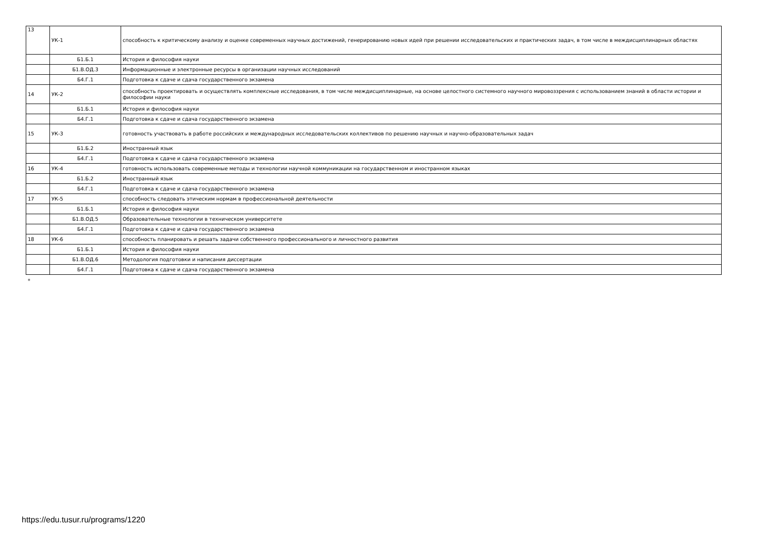| 13 | УК-1 | способность к критическому анализу и оценке современных научных достижений, генерированию новых идей при решении исследовательских и практических задач, в том числе в междисциплинарных областях |
| | Б1.Б.1 | История и философия науки |
| | Б1.В.ОД.3 | Информационные и электронные ресурсы в организации научных исследований |
| | Б4.Г.1 | Подготовка к сдаче и сдача государственного экзамена |
| 14 | УК-2 | способность проектировать и осуществлять комплексные исследования, в том числе междисциплинарные, на основе целостного системного научного мировоззрения с использованием знаний в области истории и философии науки |
| | Б1.Б.1 | История и философия науки |
| | Б4.Г.1 | Подготовка к сдаче и сдача государственного экзамена |
| 15 | УК-3 | готовность участвовать в работе российских и международных исследовательских коллективов по решению научных и научно-образовательных задач |
| | Б1.Б.2 | Иностранный язык |
| | Б4.Г.1 | Подготовка к сдаче и сдача государственного экзамена |
| 16 | УК-4 | готовность использовать современные методы и технологии научной коммуникации на государственном и иностранном языках |
| | Б1.Б.2 | Иностранный язык |
| | Б4.Г.1 | Подготовка к сдаче и сдача государственного экзамена |
| 17 | УК-5 | способность следовать этическим нормам в профессиональной деятельности |
| | Б1.Б.1 | История и философия науки |
| | Б1.В.ОД.5 | Образовательные технологии в техническом университете |
| | Б4.Г.1 | Подготовка к сдаче и сдача государственного экзамена |
| 18 | УК-6 | способность планировать и решать задачи собственного профессионального и личностного развития |
| | Б1.Б.1 | История и философия науки |
| | Б1.В.ОД.6 | Методология подготовки и написания диссертации |
| | Б4.Г.1 | Подготовка к сдаче и сдача государственного экзамена |
*
https://edu.tusur.ru/programs/1220